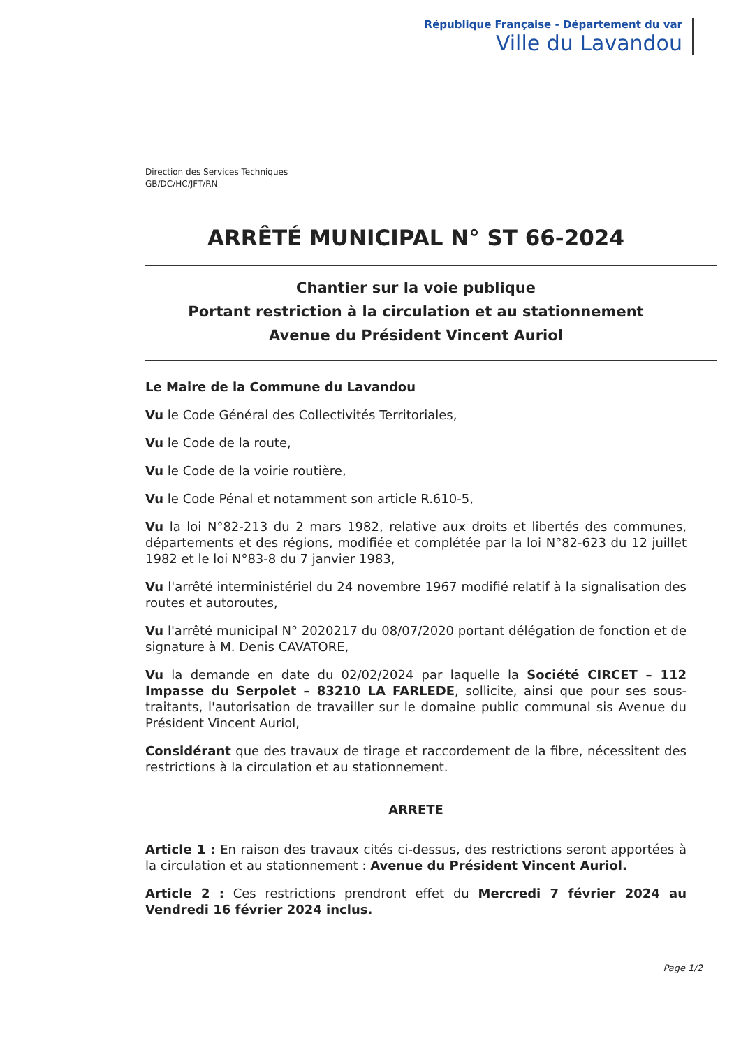République Française - Département du var
Ville du Lavandou
Direction des Services Techniques
GB/DC/HC/JFT/RN
ARRÊTÉ MUNICIPAL N° ST 66-2024
Chantier sur la voie publique
Portant restriction à la circulation et au stationnement
Avenue du Président Vincent Auriol
Le Maire de la Commune du Lavandou
Vu le Code Général des Collectivités Territoriales,
Vu le Code de la route,
Vu le Code de la voirie routière,
Vu le Code Pénal et notamment son article R.610-5,
Vu la loi N°82-213 du 2 mars 1982, relative aux droits et libertés des communes, départements et des régions, modifiée et complétée par la loi N°82-623 du 12 juillet 1982 et le loi N°83-8 du 7 janvier 1983,
Vu l'arrêté interministériel du 24 novembre 1967 modifié relatif à la signalisation des routes et autoroutes,
Vu l'arrêté municipal N° 2020217 du 08/07/2020 portant délégation de fonction et de signature à M. Denis CAVATORE,
Vu la demande en date du 02/02/2024 par laquelle la Société CIRCET – 112 Impasse du Serpolet – 83210 LA FARLEDE, sollicite, ainsi que pour ses sous-traitants, l'autorisation de travailler sur le domaine public communal sis Avenue du Président Vincent Auriol,
Considérant que des travaux de tirage et raccordement de la fibre, nécessitent des restrictions à la circulation et au stationnement.
ARRETE
Article 1 : En raison des travaux cités ci-dessus, des restrictions seront apportées à la circulation et au stationnement : Avenue du Président Vincent Auriol.
Article 2 : Ces restrictions prendront effet du Mercredi 7 février 2024 au Vendredi 16 février 2024 inclus.
Page 1/2